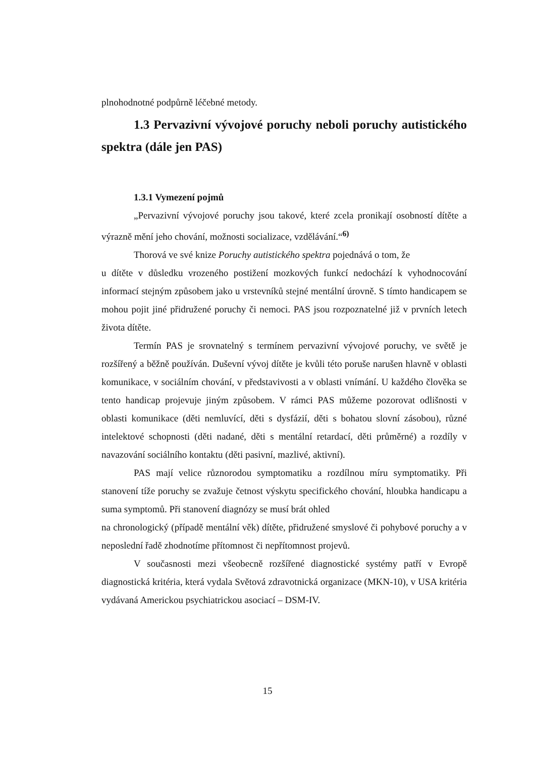plnohodnotné podpůrně léčebné metody.
1.3 Pervazivní vývojové poruchy neboli poruchy autistického spektra (dále jen PAS)
1.3.1 Vymezení pojmů
„Pervazivní vývojové poruchy jsou takové, které zcela pronikají osobností dítěte a výrazně mění jeho chování, možnosti socializace, vzdělávání.“<sup>6)</sup>
Thorová ve své knize Poruchy autistického spektra pojednává o tom, že
u dítěte v důsledku vrozeného postižení mozkových funkcí nedochází k vyhodnocování informací stejným způsobem jako u vrstevníků stejné mentální úrovně. S tímto handicapem se mohou pojit jiné přidružené poruchy či nemoci. PAS jsou rozpoznatelné již v prvních letech života dítěte.
Termín PAS je srovnatelný s termínem pervazivní vývojové poruchy, ve světě je rozšířený a běžně používán. Duševní vývoj dítěte je kvůli této poruše narušen hlavně v oblasti komunikace, v sociálním chování, v představivosti a v oblasti vnímání. U každého člověka se tento handicap projevuje jiným způsobem. V rámci PAS můžeme pozorovat odlišnosti v oblasti komunikace (děti nemluvící, děti s dysfázií, děti s bohatou slovní zásobou), různé intelektové schopnosti (děti nadané, děti s mentální retardací, děti průměrné) a rozdíly v navazování sociálního kontaktu (děti pasivní, mazlivé, aktivní).
PAS mají velice různorodou symptomatiku a rozdílnou míru symptomatiky. Při stanovení tíže poruchy se zvažuje četnost výskytu specifického chování, hloubka handicapu a suma symptomů. Při stanovení diagnózy se musí brát ohled
na chronologický (případě mentální věk) dítěte, přidružené smyslové či pohybové poruchy a v neposlední řadě zhodnotíme přítomnost či nepřítomnost projevů.
V současnosti mezi všeobecně rozšířené diagnostické systémy patří v Evropě diagnostická kritéria, která vydala Světová zdravotnická organizace (MKN-10), v USA kritéria vydávaná Americkou psychiatrickou asociací – DSM-IV.
15